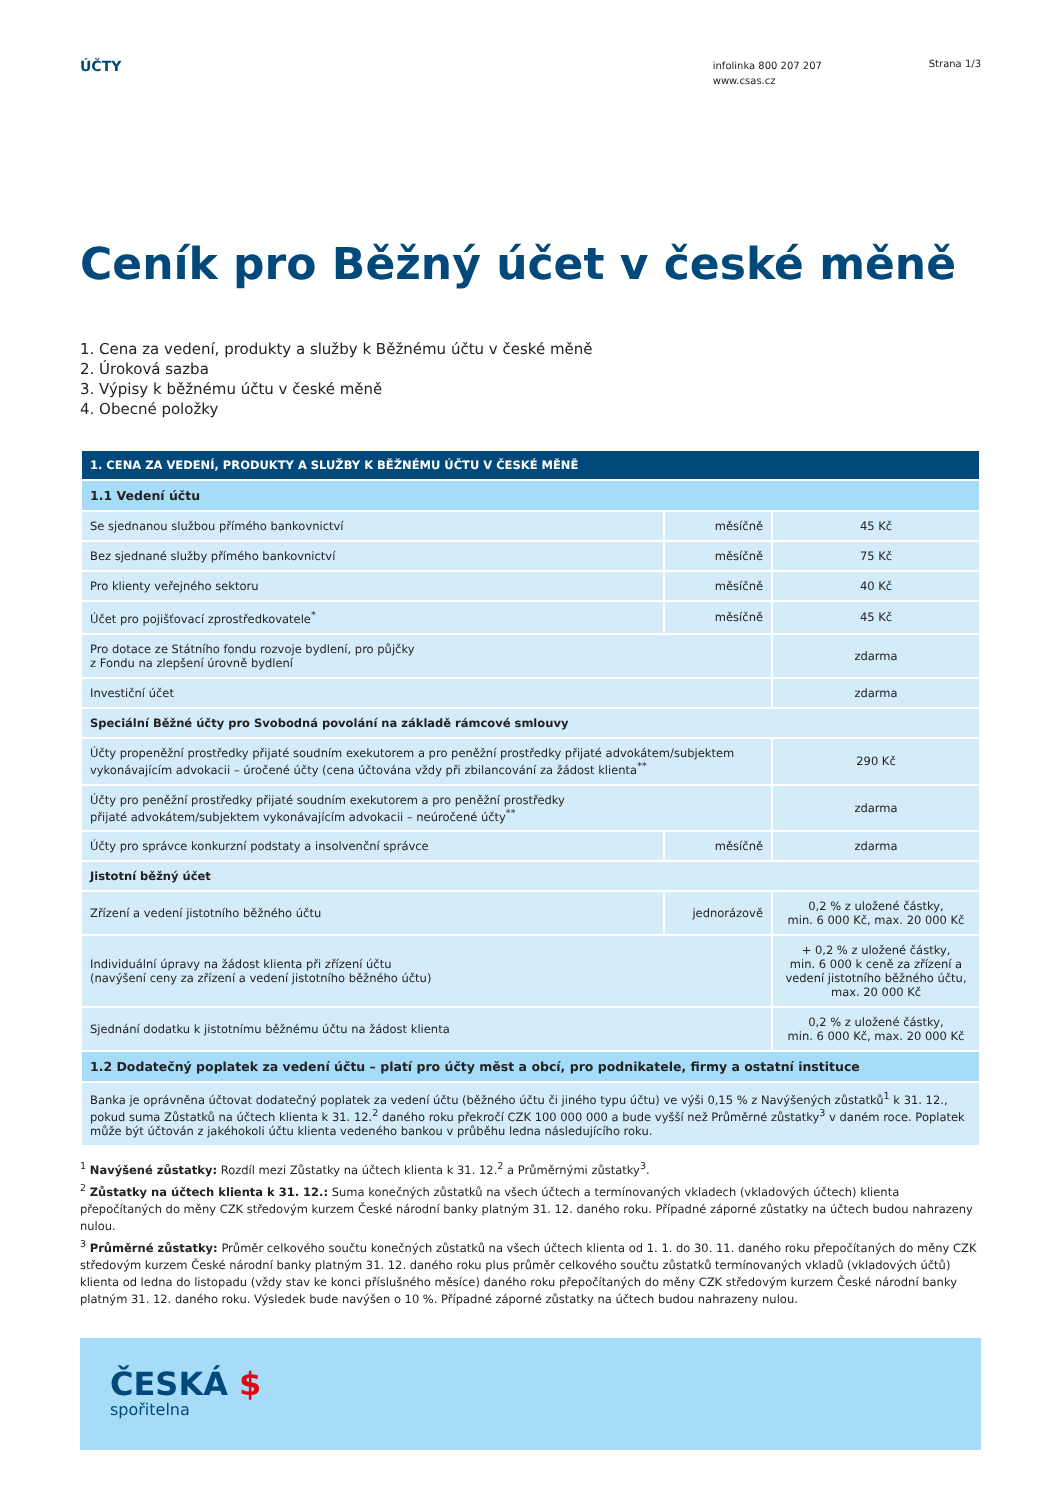ÚČTY
infolinka 800 207 207
www.csas.cz
Strana 1/3
Ceník pro Běžný účet v české měně
1. Cena za vedení, produkty a služby k Běžnému účtu v české měně
2. Úroková sazba
3. Výpisy k běžnému účtu v české měně
4. Obecné položky
| 1. CENA ZA VEDENÍ, PRODUKTY A SLUŽBY K BĚŽNÉMU ÚČTU V ČESKÉ MĚNĚ | | |
| --- | --- | --- |
| 1.1 Vedení účtu | | |
| Se sjednanou službou přímého bankovnictví | měsíčně | 45 Kč |
| Bez sjednané služby přímého bankovnictví | měsíčně | 75 Kč |
| Pro klienty veřejného sektoru | měsíčně | 40 Kč |
| Účet pro pojišťovací zprostředkovatele<sup>*</sup> | měsíčně | 45 Kč |
| Pro dotace ze Státního fondu rozvoje bydlení, pro půjčky z Fondu na zlepšení úrovně bydlení | | zdarma |
| Investiční účet | | zdarma |
| Speciální Běžné účty pro Svobodná povolání na základě rámcové smlouvy | | |
| Účty propeněžní prostředky přijaté soudním exekutorem a pro peněžní prostředky přijaté advokátem/subjektem vykonávajícím advokacii – úročené účty (cena účtována vždy při zbilancování za žádost klienta<sup>**</sup> | | 290 Kč |
| Účty pro peněžní prostředky přijaté soudním exekutorem a pro peněžní prostředky přijaté advokátem/subjektem vykonávajícím advokacii – neúročené účty<sup>**</sup> | | zdarma |
| Účty pro správce konkurzní podstaty a insolvenční správce | měsíčně | zdarma |
| Jistotní běžný účet | | |
| Zřízení a vedení jistotního běžného účtu | jednorázově | 0,2 % z uložené částky, min. 6 000 Kč, max. 20 000 Kč |
| Individuální úpravy na žádost klienta při zřízení účtu (navýšení ceny za zřízení a vedení jistotního běžného účtu) | | + 0,2 % z uložené částky, min. 6 000 k ceně za zřízení a vedení jistotního běžného účtu, max. 20 000 Kč |
| Sjednání dodatku k jistotnímu běžnému účtu na žádost klienta | | 0,2 % z uložené částky, min. 6 000 Kč, max. 20 000 Kč |
| 1.2 Dodatečný poplatek za vedení účtu – platí pro účty měst a obcí, pro podnikatele, firmy a ostatní instituce | | |
| Banka je oprávněna účtovat dodatečný poplatek za vedení účtu (běžného účtu či jiného typu účtu) ve výši 0,15 % z Navýšených zůstatků<sup>1</sup> k 31. 12., pokud suma Zůstatků na účtech klienta k 31. 12.<sup>2</sup> daného roku překročí CZK 100 000 000 a bude vyšší než Průměrné zůstatky<sup>3</sup> v daném roce. Poplatek může být účtován z jakéhokoli účtu klienta vedeného bankou v průběhu ledna následujícího roku. | | |
<sup>1</sup> Navýšené zůstatky: Rozdíl mezi Zůstatky na účtech klienta k 31. 12.<sup>2</sup> a Průměrnými zůstatky<sup>3</sup>.
<sup>2</sup> Zůstatky na účtech klienta k 31. 12.: Suma konečných zůstatků na všech účtech a termínovaných vkladech (vkladových účtech) klienta přepočítaných do měny CZK středovým kurzem České národní banky platným 31. 12. daného roku. Případné záporné zůstatky na účtech budou nahrazeny nulou.
<sup>3</sup> Průměrné zůstatky: Průměr celkového součtu konečných zůstatků na všech účtech klienta od 1. 1. do 30. 11. daného roku přepočítaných do měny CZK středovým kurzem České národní banky platným 31. 12. daného roku plus průměr celkového součtu zůstatků termínovaných vkladů (vkladových účtů) klienta od ledna do listopadu (vždy stav ke konci příslušného měsíce) daného roku přepočítaných do měny CZK středovým kurzem České národní banky platným 31. 12. daného roku. Výsledek bude navýšen o 10 %. Případné záporné zůstatky na účtech budou nahrazeny nulou.
ČESKÁ $
spořitelna